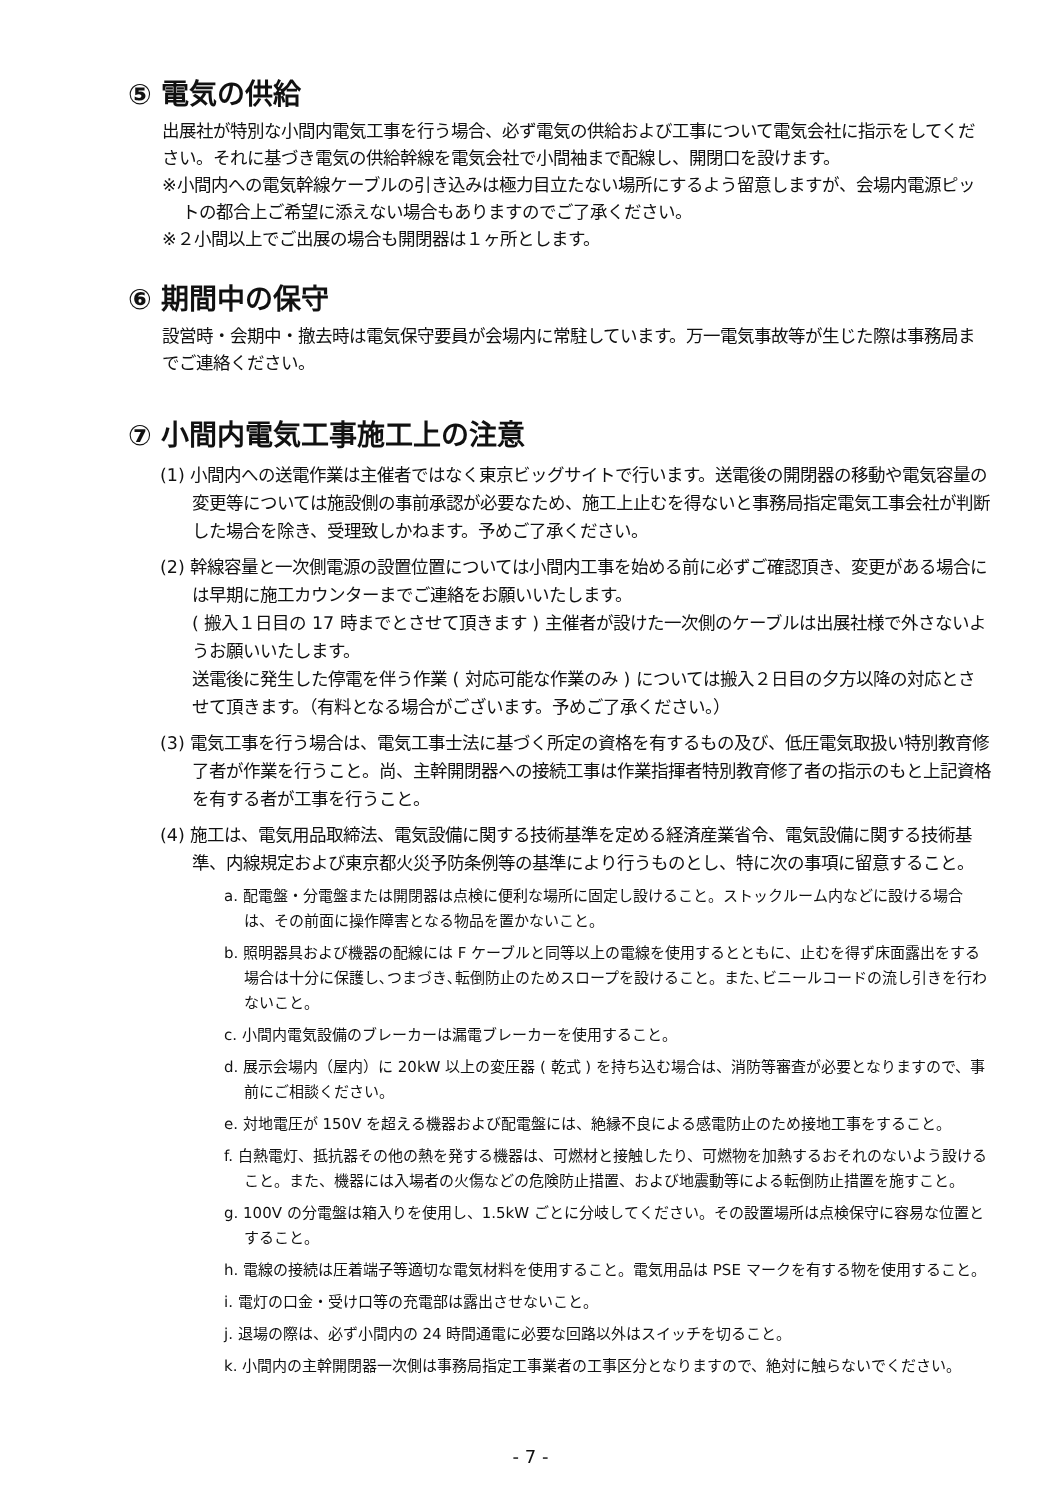⑤ 電気の供給
出展社が特別な小間内電気工事を行う場合、必ず電気の供給および工事について電気会社に指示をしてください。それに基づき電気の供給幹線を電気会社で小間袖まで配線し、開閉口を設けます。
※小間内への電気幹線ケーブルの引き込みは極力目立たない場所にするよう留意しますが、会場内電源ピットの都合上ご希望に添えない場合もありますのでご了承ください。
※２小間以上でご出展の場合も開閉器は１ヶ所とします。
⑥ 期間中の保守
設営時・会期中・撤去時は電気保守要員が会場内に常駐しています。万一電気事故等が生じた際は事務局までご連絡ください。
⑦ 小間内電気工事施工上の注意
(1) 小間内への送電作業は主催者ではなく東京ビッグサイトで行います。送電後の開閉器の移動や電気容量の変更等については施設側の事前承認が必要なため、施工上止むを得ないと事務局指定電気工事会社が判断した場合を除き、受理致しかねます。予めご了承ください。
(2) 幹線容量と一次側電源の設置位置については小間内工事を始める前に必ずご確認頂き、変更がある場合には早期に施工カウンターまでご連絡をお願いいたします。
( 搬入１日目の 17 時までとさせて頂きます ) 主催者が設けた一次側のケーブルは出展社様で外さないようお願いいたします。
送電後に発生した停電を伴う作業 ( 対応可能な作業のみ ) については搬入２日目の夕方以降の対応とさせて頂きます。（有料となる場合がございます。予めご了承ください。）
(3) 電気工事を行う場合は、電気工事士法に基づく所定の資格を有するもの及び、低圧電気取扱い特別教育修了者が作業を行うこと。尚、主幹開閉器への接続工事は作業指揮者特別教育修了者の指示のもと上記資格を有する者が工事を行うこと。
(4) 施工は、電気用品取締法、電気設備に関する技術基準を定める経済産業省令、電気設備に関する技術基準、内線規定および東京都火災予防条例等の基準により行うものとし、特に次の事項に留意すること。
a. 配電盤・分電盤または開閉器は点検に便利な場所に固定し設けること。ストックルーム内などに設ける場合は、その前面に操作障害となる物品を置かないこと。
b. 照明器具および機器の配線には F ケーブルと同等以上の電線を使用するとともに、止むを得ず床面露出をする場合は十分に保護し､つまづき､転倒防止のためスロープを設けること。また､ビニールコードの流し引きを行わないこと。
c. 小間内電気設備のブレーカーは漏電ブレーカーを使用すること。
d. 展示会場内（屋内）に 20kW 以上の変圧器 ( 乾式 ) を持ち込む場合は、消防等審査が必要となりますので、事前にご相談ください。
e. 対地電圧が 150V を超える機器および配電盤には、絶縁不良による感電防止のため接地工事をすること。
f. 白熱電灯、抵抗器その他の熱を発する機器は、可燃材と接触したり、可燃物を加熱するおそれのないよう設けること。また、機器には入場者の火傷などの危険防止措置、および地震動等による転倒防止措置を施すこと。
g. 100V の分電盤は箱入りを使用し、1.5kW ごとに分岐してください。その設置場所は点検保守に容易な位置とすること。
h. 電線の接続は圧着端子等適切な電気材料を使用すること。電気用品は PSE マークを有する物を使用すること。
i. 電灯の口金・受け口等の充電部は露出させないこと。
j. 退場の際は、必ず小間内の 24 時間通電に必要な回路以外はスイッチを切ること。
k. 小間内の主幹開閉器一次側は事務局指定工事業者の工事区分となりますので、絶対に触らないでください。
- 7 -